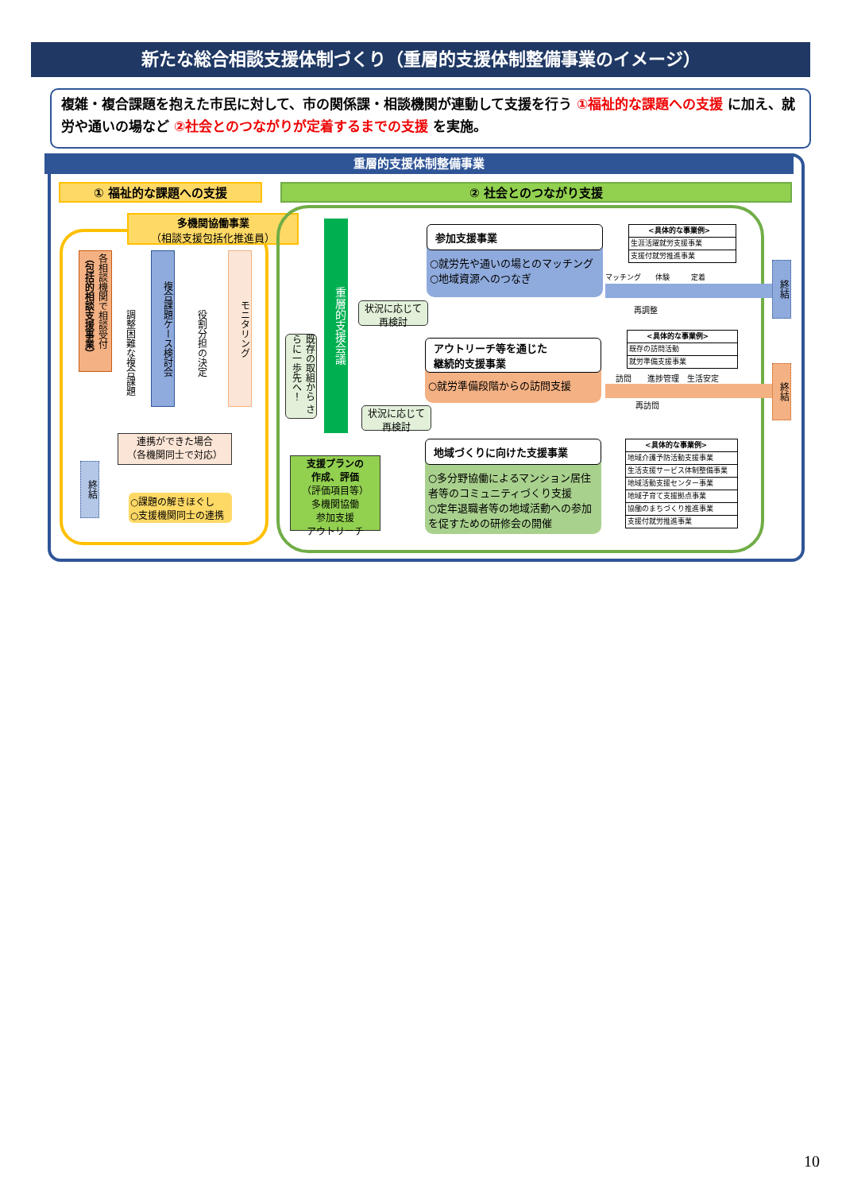新たな総合相談支援体制づくり（重層的支援体制整備事業のイメージ）
複雑・複合課題を抱えた市民に対して、市の関係課・相談機関が連動して支援を行う ①福祉的な課題への支援 に加え、就労や通いの場など ②社会とのつながりが定着するまでの支援 を実施。
重層的支援体制整備事業
① 福祉的な課題への支援 ② 社会とのつながり支援
多機関協働事業
（相談支援包括化推進員）
各相談機関で相談受付 （包括的相談支援事業）
調整困難な複合課題
複合課題ケース検討会
役割分担の決定
モニタリング
連携ができた場合
（各機関同士で対応）
終結
○課題の解きほぐし
○支援機関同士の連携
重層的支援会議
既存の取組から さらに一歩先へ！
支援プランの
作成、評価
（評価項目等）
多機関協働
参加支援
アウトリーチ
状況に応じて
再検討
状況に応じて
再検討
参加支援事業
○就労先や通いの場とのマッチング
○地域資源へのつなぎ
<具体的な事業例>
生涯活躍就労支援事業
支援付就労推進事業
マッチング　　体験　　　定着
再調整
終結
アウトリーチ等を通じた
継続的支援事業
○就労準備段階からの訪問支援
<具体的な事業例>
既存の訪問活動
就労準備支援事業
訪問　　進捗管理　生活安定
再訪問
終結
地域づくりに向けた支援事業
○多分野協働によるマンション居住者等のコミュニティづくり支援
○定年退職者等の地域活動への参加を促すための研修会の開催
<具体的な事業例>
地域介護予防活動支援事業
生活支援サービス体制整備事業
地域活動支援センター事業
地域子育て支援拠点事業
協働のまちづくり推進事業
支援付就労推進事業
10